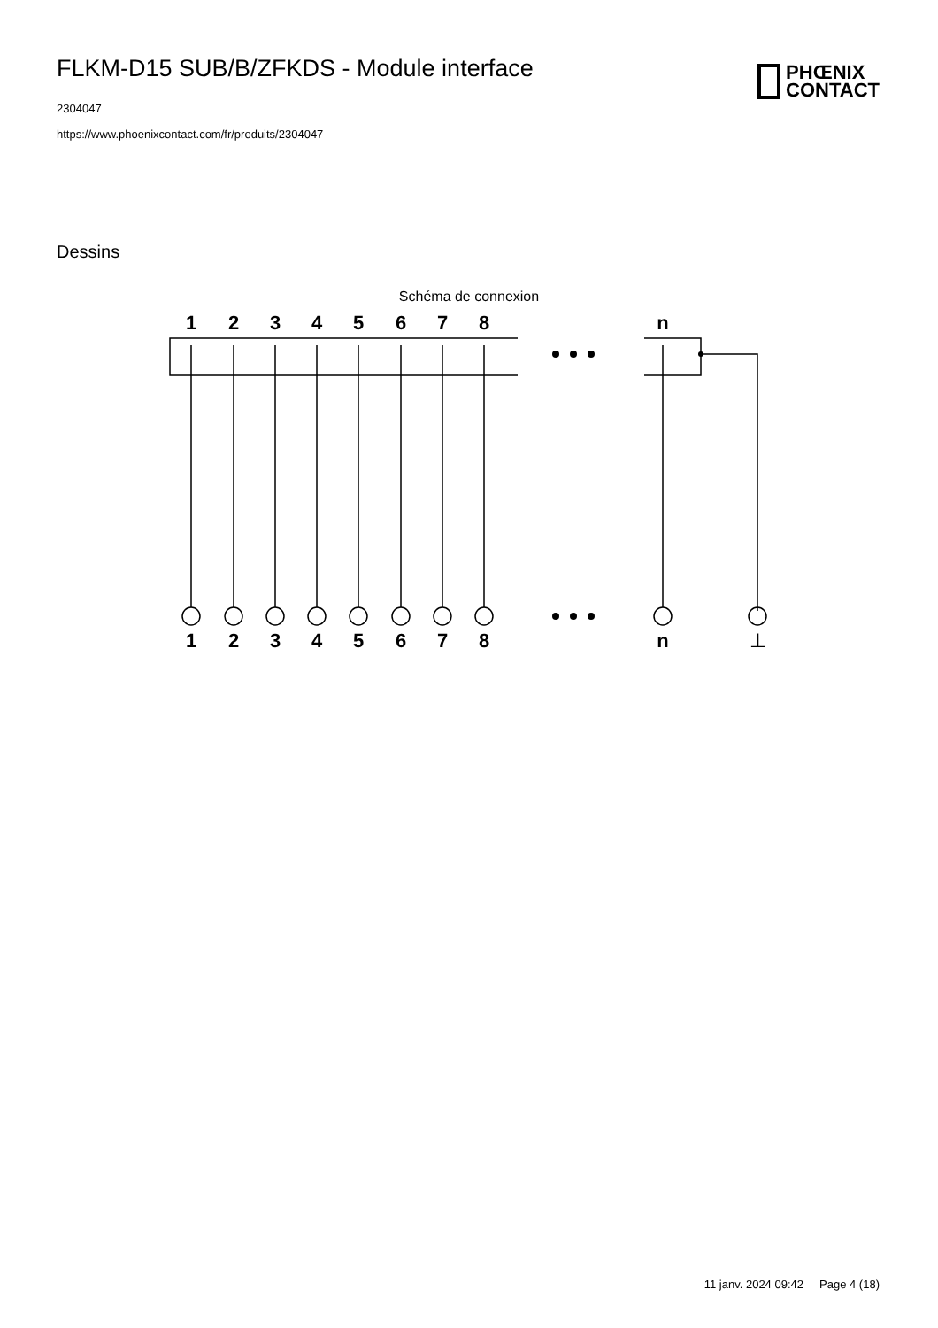FLKM-D15 SUB/B/ZFKDS - Module interface
2304047
https://www.phoenixcontact.com/fr/produits/2304047
PHŒNIX
CONTACT
Dessins
Schéma de connexion
1
2
3
4
5
6
7
8
n
1
2
3
4
5
6
7
8
n
⊥
11 janv. 2024 09:42 Page 4 (18)